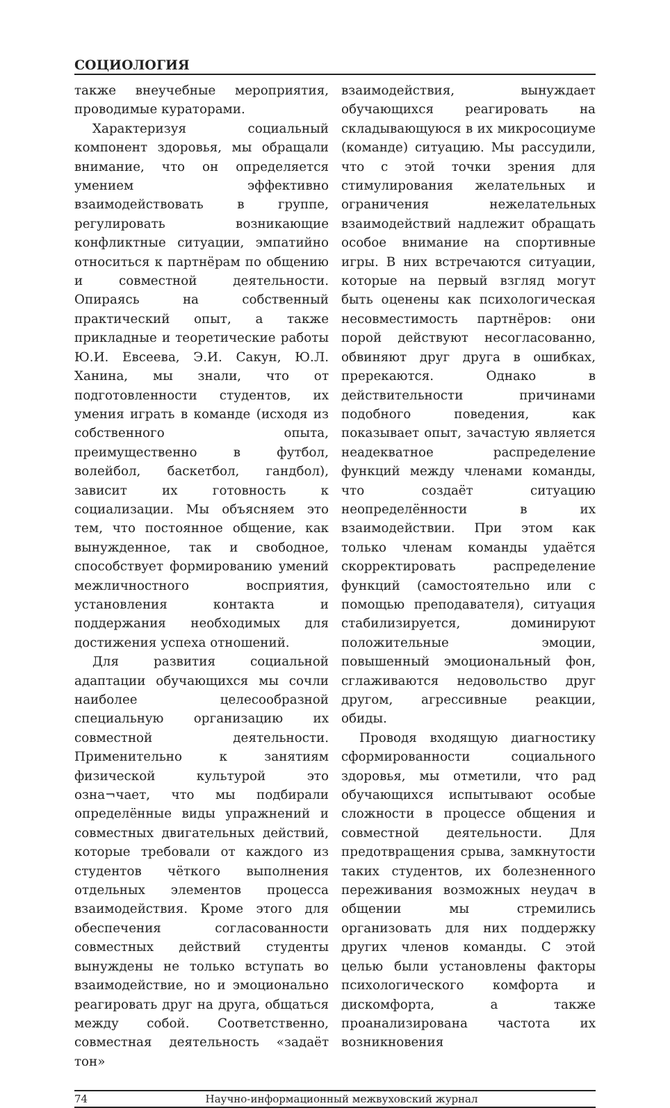СОЦИОЛОГИЯ
также внеучебные мероприятия, проводимые кураторами.
Характеризуя социальный компонент здоровья, мы обращали внимание, что он определяется умением эффективно взаимодействовать в группе, регулировать возникающие конфликтные ситуации, эмпатийно относиться к партнёрам по общению и совместной деятельности. Опираясь на собственный практический опыт, а также прикладные и теоретические работы Ю.И. Евсеева, Э.И. Сакун, Ю.Л. Ханина, мы знали, что от подготовленности студентов, их умения играть в команде (исходя из собственного опыта, преимущественно в футбол, волейбол, баскетбол, гандбол), зависит их готовность к социализации. Мы объясняем это тем, что постоянное общение, как вынужденное, так и свободное, способствует формированию умений межличностного восприятия, установления контакта и поддержания необходимых для достижения успеха отношений.
Для развития социальной адаптации обучающихся мы сочли наиболее целесообразной специальную организацию их совместной деятельности. Применительно к занятиям физической культурой это озна¬чает, что мы подбирали определённые виды упражнений и совместных двигательных действий, которые требовали от каждого из студентов чёткого выполнения отдельных элементов процесса взаимодействия. Кроме этого для обеспечения согласованности совместных действий студенты вынуждены не только вступать во взаимодействие, но и эмоционально реагировать друг на друга, общаться между собой. Соответственно, совместная деятельность «задаёт тон»
взаимодействия, вынуждает обучающихся реагировать на складывающуюся в их микросоциуме (команде) ситуацию. Мы рассудили, что с этой точки зрения для стимулирования желательных и ограничения нежелательных взаимодействий надлежит обращать особое внимание на спортивные игры. В них встречаются ситуации, которые на первый взгляд могут быть оценены как психологическая несовместимость партнёров: они порой действуют несогласованно, обвиняют друг друга в ошибках, пререкаются. Однако в действительности причинами подобного поведения, как показывает опыт, зачастую является неадекватное распределение функций между членами команды, что создаёт ситуацию неопределённости в их взаимодействии. При этом как только членам команды удаётся скорректировать распределение функций (самостоятельно или с помощью преподавателя), ситуация стабилизируется, доминируют положительные эмоции, повышенный эмоциональный фон, сглаживаются недовольство друг другом, агрессивные реакции, обиды.
Проводя входящую диагностику сформированности социального здоровья, мы отметили, что рад обучающихся испытывают особые сложности в процессе общения и совместной деятельности. Для предотвращения срыва, замкнутости таких студентов, их болезненного переживания возможных неудач в общении мы стремились организовать для них поддержку других членов команды. С этой целью были установлены факторы психологического комфорта и дискомфорта, а также проанализирована частота их возникновения
74 Научно-информационный межвуховский журнал